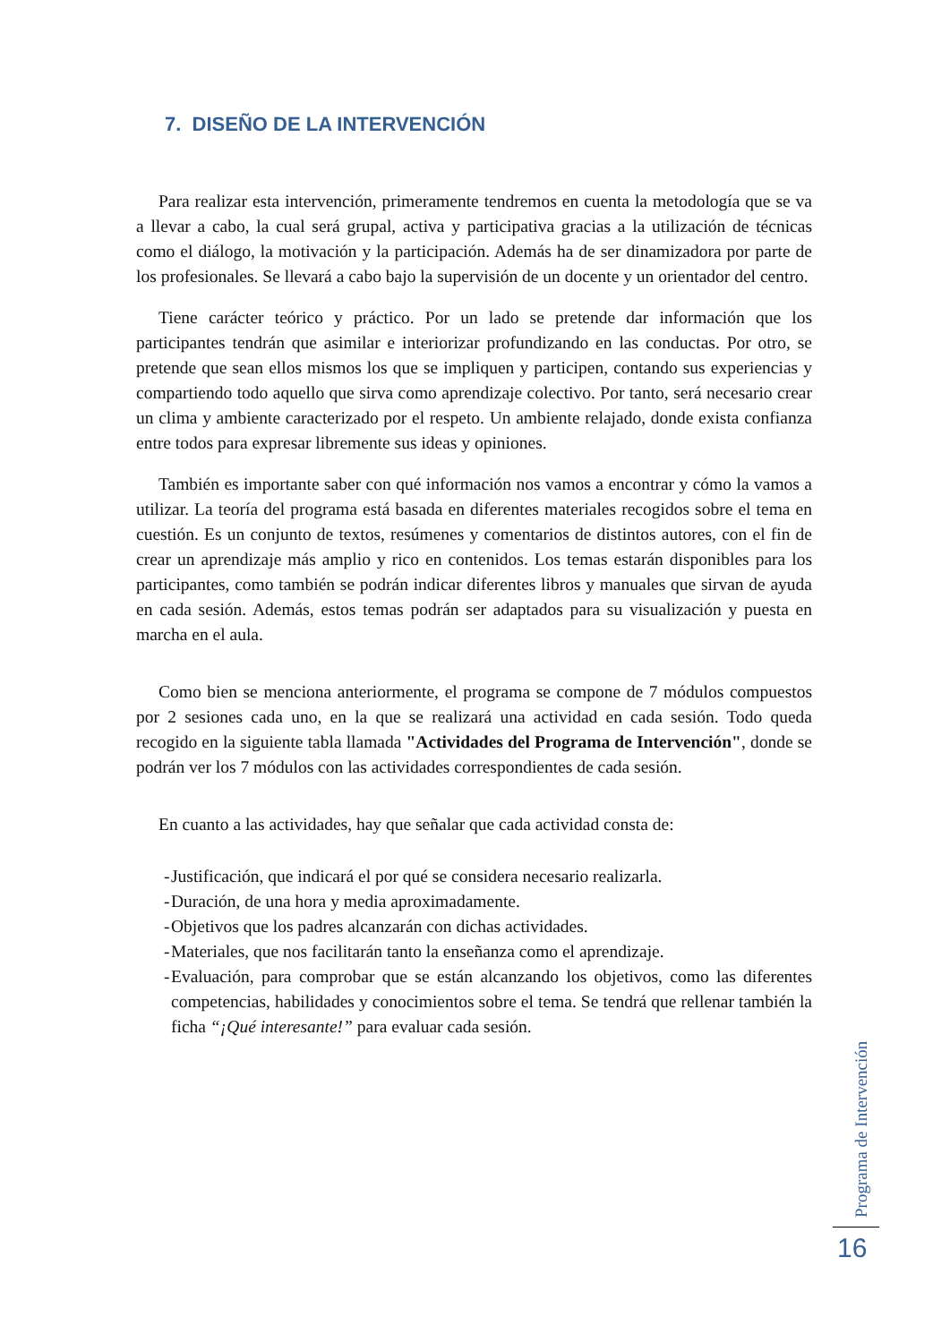7. DISEÑO DE LA INTERVENCIÓN
Para realizar esta intervención, primeramente tendremos en cuenta la metodología que se va a llevar a cabo, la cual será grupal, activa y participativa gracias a la utilización de técnicas como el diálogo, la motivación y la participación. Además ha de ser dinamizadora por parte de los profesionales. Se llevará a cabo bajo la supervisión de un docente y un orientador del centro.
Tiene carácter teórico y práctico. Por un lado se pretende dar información que los participantes tendrán que asimilar e interiorizar profundizando en las conductas. Por otro, se pretende que sean ellos mismos los que se impliquen y participen, contando sus experiencias y compartiendo todo aquello que sirva como aprendizaje colectivo. Por tanto, será necesario crear un clima y ambiente caracterizado por el respeto. Un ambiente relajado, donde exista confianza entre todos para expresar libremente sus ideas y opiniones.
También es importante saber con qué información nos vamos a encontrar y cómo la vamos a utilizar. La teoría del programa está basada en diferentes materiales recogidos sobre el tema en cuestión. Es un conjunto de textos, resúmenes y comentarios de distintos autores, con el fin de crear un aprendizaje más amplio y rico en contenidos. Los temas estarán disponibles para los participantes, como también se podrán indicar diferentes libros y manuales que sirvan de ayuda en cada sesión. Además, estos temas podrán ser adaptados para su visualización y puesta en marcha en el aula.
Como bien se menciona anteriormente, el programa se compone de 7 módulos compuestos por 2 sesiones cada uno, en la que se realizará una actividad en cada sesión. Todo queda recogido en la siguiente tabla llamada "Actividades del Programa de Intervención", donde se podrán ver los 7 módulos con las actividades correspondientes de cada sesión.
En cuanto a las actividades, hay que señalar que cada actividad consta de:
- Justificación, que indicará el por qué se considera necesario realizarla.
- Duración, de una hora y media aproximadamente.
- Objetivos que los padres alcanzarán con dichas actividades.
- Materiales, que nos facilitarán tanto la enseñanza como el aprendizaje.
- Evaluación, para comprobar que se están alcanzando los objetivos, como las diferentes competencias, habilidades y conocimientos sobre el tema. Se tendrá que rellenar también la ficha “¡Qué interesante!” para evaluar cada sesión.
Programa de Intervención
16